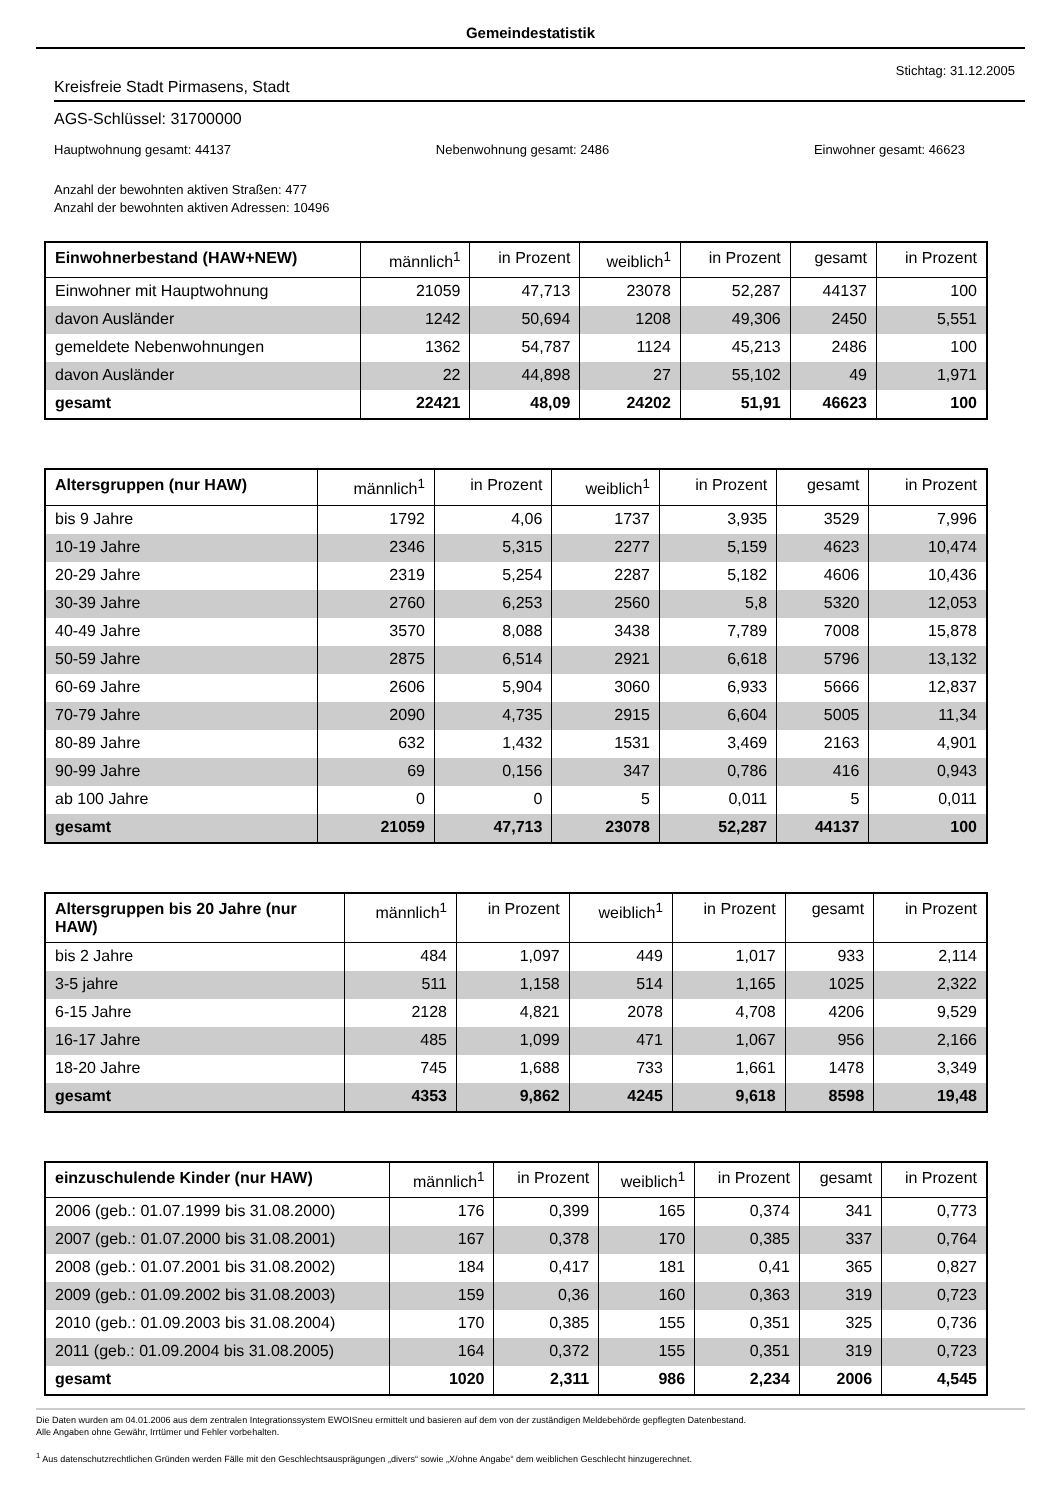Gemeindestatistik
Stichtag: 31.12.2005
Kreisfreie Stadt Pirmasens, Stadt
AGS-Schlüssel: 31700000
Hauptwohnung gesamt: 44137 Nebenwohnung gesamt: 2486 Einwohner gesamt: 46623
Anzahl der bewohnten aktiven Straßen: 477
Anzahl der bewohnten aktiven Adressen: 10496
| Einwohnerbestand (HAW+NEW) | männlich<sup>1</sup> | in Prozent | weiblich<sup>1</sup> | in Prozent | gesamt | in Prozent |
| --- | --- | --- | --- | --- | --- | --- |
| Einwohner mit Hauptwohnung | 21059 | 47,713 | 23078 | 52,287 | 44137 | 100 |
| davon Ausländer | 1242 | 50,694 | 1208 | 49,306 | 2450 | 5,551 |
| gemeldete Nebenwohnungen | 1362 | 54,787 | 1124 | 45,213 | 2486 | 100 |
| davon Ausländer | 22 | 44,898 | 27 | 55,102 | 49 | 1,971 |
| gesamt | 22421 | 48,09 | 24202 | 51,91 | 46623 | 100 |
| Altersgruppen (nur HAW) | männlich<sup>1</sup> | in Prozent | weiblich<sup>1</sup> | in Prozent | gesamt | in Prozent |
| --- | --- | --- | --- | --- | --- | --- |
| bis 9 Jahre | 1792 | 4,06 | 1737 | 3,935 | 3529 | 7,996 |
| 10-19 Jahre | 2346 | 5,315 | 2277 | 5,159 | 4623 | 10,474 |
| 20-29 Jahre | 2319 | 5,254 | 2287 | 5,182 | 4606 | 10,436 |
| 30-39 Jahre | 2760 | 6,253 | 2560 | 5,8 | 5320 | 12,053 |
| 40-49 Jahre | 3570 | 8,088 | 3438 | 7,789 | 7008 | 15,878 |
| 50-59 Jahre | 2875 | 6,514 | 2921 | 6,618 | 5796 | 13,132 |
| 60-69 Jahre | 2606 | 5,904 | 3060 | 6,933 | 5666 | 12,837 |
| 70-79 Jahre | 2090 | 4,735 | 2915 | 6,604 | 5005 | 11,34 |
| 80-89 Jahre | 632 | 1,432 | 1531 | 3,469 | 2163 | 4,901 |
| 90-99 Jahre | 69 | 0,156 | 347 | 0,786 | 416 | 0,943 |
| ab 100 Jahre | 0 | 0 | 5 | 0,011 | 5 | 0,011 |
| gesamt | 21059 | 47,713 | 23078 | 52,287 | 44137 | 100 |
| Altersgruppen bis 20 Jahre (nur HAW) | männlich<sup>1</sup> | in Prozent | weiblich<sup>1</sup> | in Prozent | gesamt | in Prozent |
| --- | --- | --- | --- | --- | --- | --- |
| bis 2 Jahre | 484 | 1,097 | 449 | 1,017 | 933 | 2,114 |
| 3-5 jahre | 511 | 1,158 | 514 | 1,165 | 1025 | 2,322 |
| 6-15 Jahre | 2128 | 4,821 | 2078 | 4,708 | 4206 | 9,529 |
| 16-17 Jahre | 485 | 1,099 | 471 | 1,067 | 956 | 2,166 |
| 18-20 Jahre | 745 | 1,688 | 733 | 1,661 | 1478 | 3,349 |
| gesamt | 4353 | 9,862 | 4245 | 9,618 | 8598 | 19,48 |
| einzuschulende Kinder (nur HAW) | männlich<sup>1</sup> | in Prozent | weiblich<sup>1</sup> | in Prozent | gesamt | in Prozent |
| --- | --- | --- | --- | --- | --- | --- |
| 2006 (geb.: 01.07.1999 bis 31.08.2000) | 176 | 0,399 | 165 | 0,374 | 341 | 0,773 |
| 2007 (geb.: 01.07.2000 bis 31.08.2001) | 167 | 0,378 | 170 | 0,385 | 337 | 0,764 |
| 2008 (geb.: 01.07.2001 bis 31.08.2002) | 184 | 0,417 | 181 | 0,41 | 365 | 0,827 |
| 2009 (geb.: 01.09.2002 bis 31.08.2003) | 159 | 0,36 | 160 | 0,363 | 319 | 0,723 |
| 2010 (geb.: 01.09.2003 bis 31.08.2004) | 170 | 0,385 | 155 | 0,351 | 325 | 0,736 |
| 2011 (geb.: 01.09.2004 bis 31.08.2005) | 164 | 0,372 | 155 | 0,351 | 319 | 0,723 |
| gesamt | 1020 | 2,311 | 986 | 2,234 | 2006 | 4,545 |
Die Daten wurden am 04.01.2006 aus dem zentralen Integrationssystem EWOISneu ermittelt und basieren auf dem von der zuständigen Meldebehörde gepflegten Datenbestand.
Alle Angaben ohne Gewähr, Irrtümer und Fehler vorbehalten.
<sup>1</sup> Aus datenschutzrechtlichen Gründen werden Fälle mit den Geschlechtsausprägungen „divers“ sowie „X/ohne Angabe“ dem weiblichen Geschlecht hinzugerechnet.